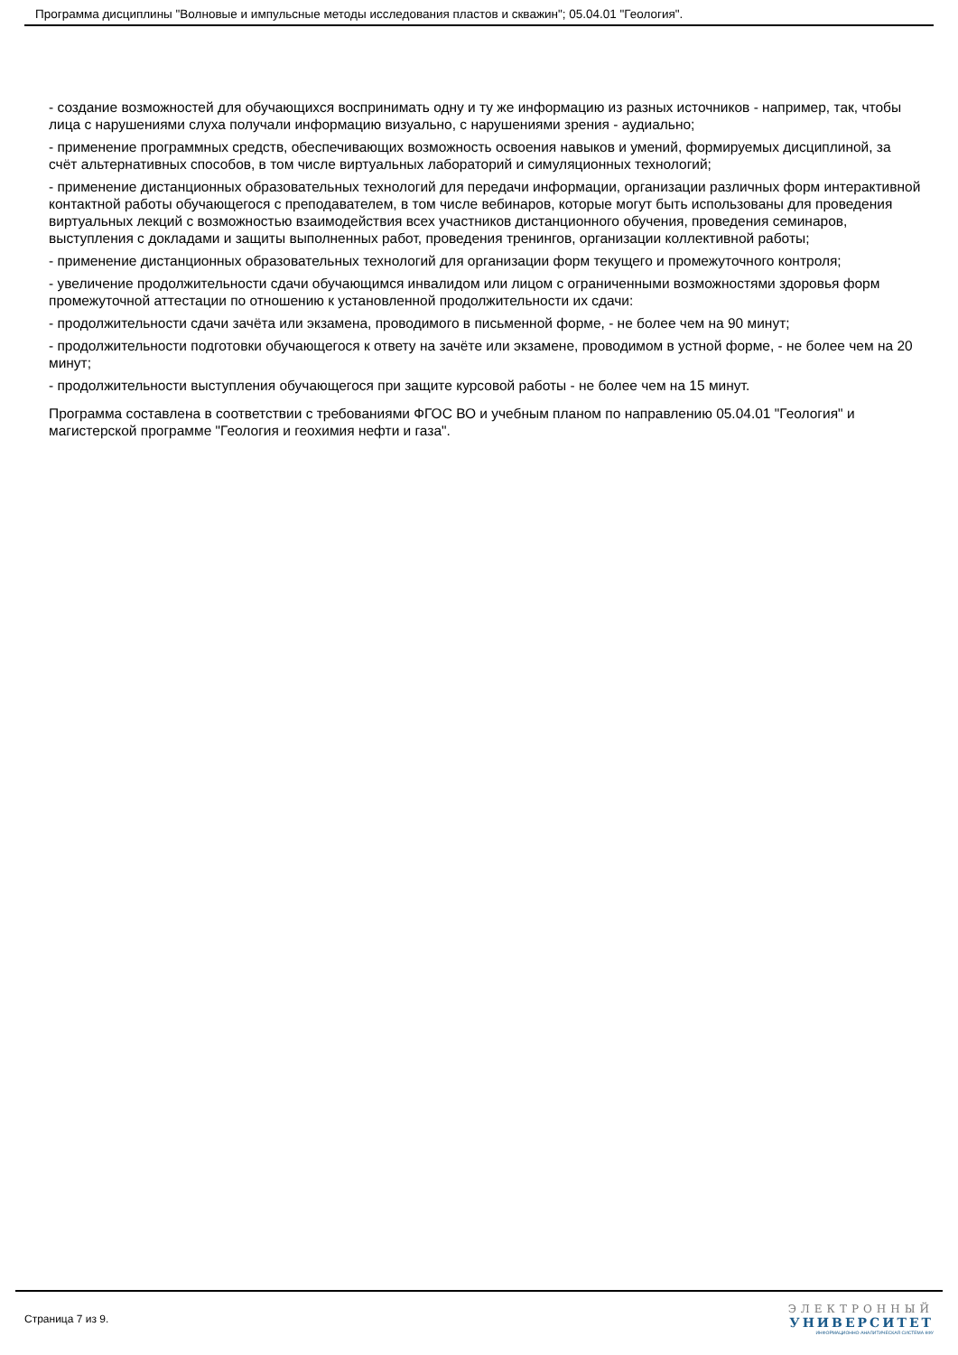Программа дисциплины "Волновые и импульсные методы исследования пластов и скважин"; 05.04.01 "Геология".
- создание возможностей для обучающихся воспринимать одну и ту же информацию из разных источников - например, так, чтобы лица с нарушениями слуха получали информацию визуально, с нарушениями зрения - аудиально;
- применение программных средств, обеспечивающих возможность освоения навыков и умений, формируемых дисциплиной, за счёт альтернативных способов, в том числе виртуальных лабораторий и симуляционных технологий;
- применение дистанционных образовательных технологий для передачи информации, организации различных форм интерактивной контактной работы обучающегося с преподавателем, в том числе вебинаров, которые могут быть использованы для проведения виртуальных лекций с возможностью взаимодействия всех участников дистанционного обучения, проведения семинаров, выступления с докладами и защиты выполненных работ, проведения тренингов, организации коллективной работы;
- применение дистанционных образовательных технологий для организации форм текущего и промежуточного контроля;
- увеличение продолжительности сдачи обучающимся инвалидом или лицом с ограниченными возможностями здоровья форм промежуточной аттестации по отношению к установленной продолжительности их сдачи:
- продолжительности сдачи зачёта или экзамена, проводимого в письменной форме, - не более чем на 90 минут;
- продолжительности подготовки обучающегося к ответу на зачёте или экзамене, проводимом в устной форме, - не более чем на 20 минут;
- продолжительности выступления обучающегося при защите курсовой работы - не более чем на 15 минут.
Программа составлена в соответствии с требованиями ФГОС ВО и учебным планом по направлению 05.04.01 "Геология" и магистерской программе "Геология и геохимия нефти и газа".
Страница 7 из 9.
ЭЛЕКТРОННЫЙ
УНИВЕРСИТЕТ
ИНФОРМАЦИОННО-АНАЛИТИЧЕСКАЯ СИСТЕМА КФУ